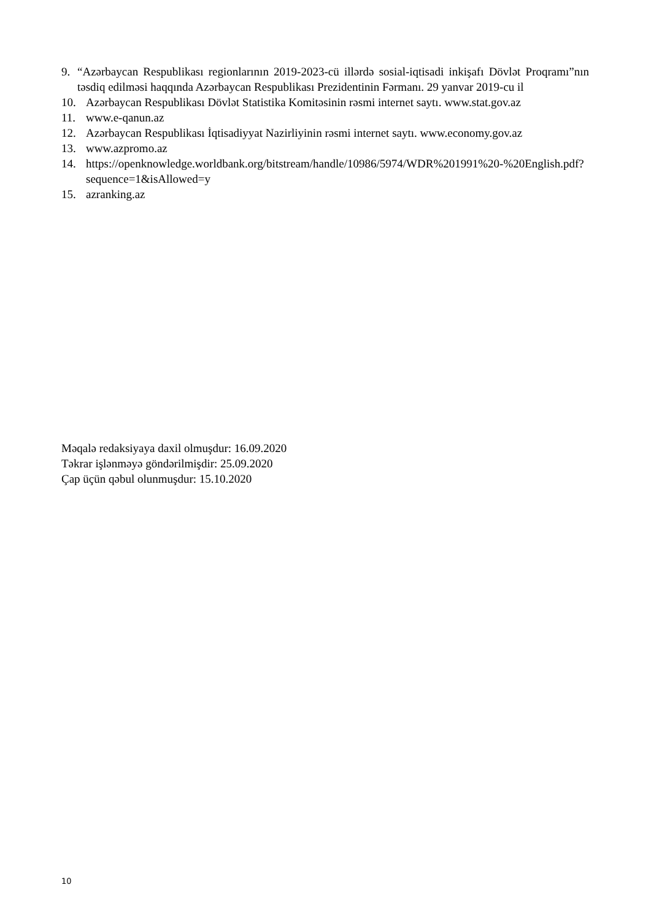9. “Azərbaycan Respublikası regionlarının 2019-2023-cü illərdə sosial-iqtisadi inkişafı Dövlət Proqramı”nın təsdiq edilməsi haqqında Azərbaycan Respublikası Prezidentinin Fərmanı. 29 yanvar 2019-cu il
10. Azərbaycan Respublikası Dövlət Statistika Komitəsinin rəsmi internet saytı. www.stat.gov.az
11. www.e-qanun.az
12. Azərbaycan Respublikası İqtisadiyyat Nazirliyinin rəsmi internet saytı. www.economy.gov.az
13. www.azpromo.az
14. https://openknowledge.worldbank.org/bitstream/handle/10986/5974/WDR%201991%20-%20English.pdf?sequence=1&isAllowed=y
15. azranking.az
Məqalə redaksiyaya daxil olmuşdur: 16.09.2020
Təkrar işlənməyə göndərilmişdir: 25.09.2020
Çap üçün qəbul olunmuşdur: 15.10.2020
10